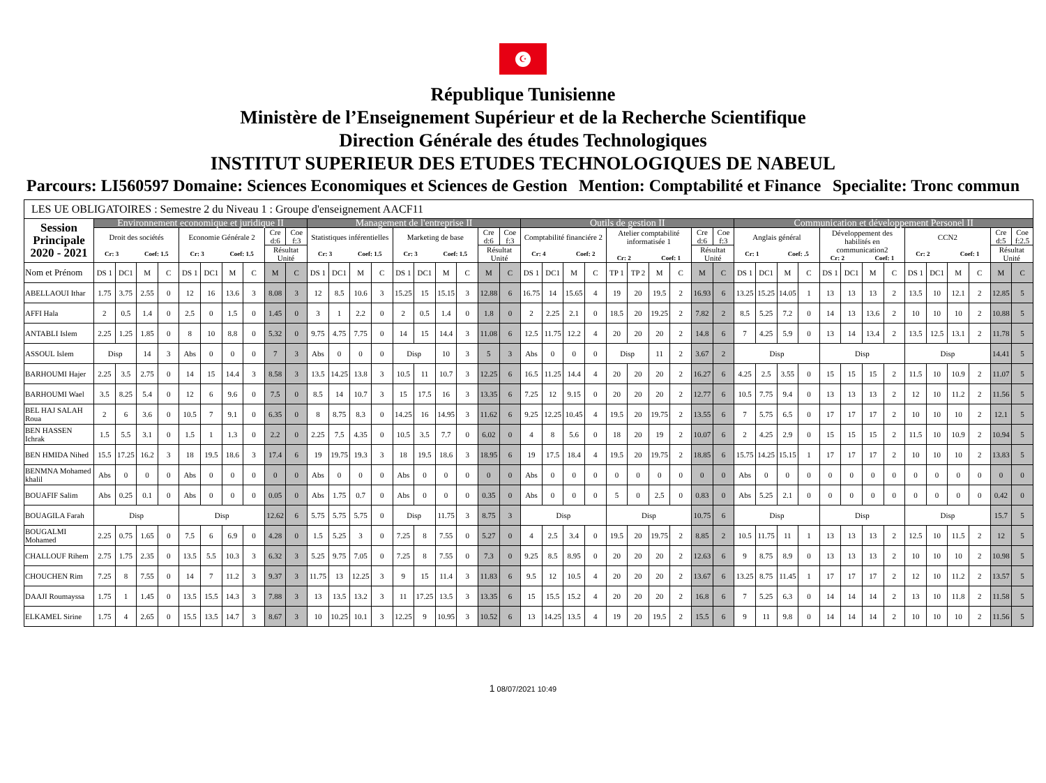☪
République Tunisienne
Ministère de l’Enseignement Supérieur et de la Recherche Scientifique
Direction Générale des études Technologiques
INSTITUT SUPERIEUR DES ETUDES TECHNOLOGIQUES DE NABEUL
Parcours: LI560597 Domaine: Sciences Economiques et Sciences de Gestion Mention: Comptabilité et Finance Specialite: Tronc commun
| LES UE OBLIGATOIRES : Semestre 2 du Niveau 1 : Groupe d'enseignement AACF11 | | | | | | | | | | | | | | | | | | | | | | | | | | | | | | | | | | | | | | | | | | | | |
| Session Principale 2020 - 2021 | Environnement economique et juridique II | | | | | | | | | | Management de l'entreprise II | | | | | | | | | | Outils de gestion II | | | | | | | | | | Communication et développement Personel II | | | | | | | | | | | | | |
| | Droit des sociétés Cr: 3 Coef: 1.5 | | | | Economie Générale 2 Cr: 3 Coef: 1.5 | | | | Cre d:6 | Coe f:3 | Statistiques inférentielles Cr: 3 Coef: 1.5 | | | | Marketing de base Cr: 3 Coef: 1.5 | | | | Cre d:6 | Coe f:3 | Comptabilité financiére 2 Cr: 4 Coef: 2 | | | | Atelier comptabilité informatisée 1 Cr: 2 Coef: 1 | | | | Cre d:6 | Coe f:3 | Anglais général Cr: 1 Coef: .5 | | | | Développement des habilités en communication2 Cr: 2 Coef: 1 | | | | CCN2 Cr: 2 Coef: 1 | | | | Cre d:5 | Coe f:2.5 |
| | | | | | | | | | Résultat Unité | | | | | | | | | | Résultat Unité | | | | | | | | | | Résultat Unité | | | | | | | | | | | | | | Résultat Unité | |
| Nom et Prénom | DS 1 | DC1 | M | C | DS 1 | DC1 | M | C | M | C | DS 1 | DC1 | M | C | DS 1 | DC1 | M | C | M | C | DS 1 | DC1 | M | C | TP 1 | TP 2 | M | C | M | C | DS 1 | DC1 | M | C | DS 1 | DC1 | M | C | DS 1 | DC1 | M | C | M | C |
| ABELLAOUI Ithar | 1.75 | 3.75 | 2.55 | 0 | 12 | 16 | 13.6 | 3 | 8.08 | 3 | 12 | 8.5 | 10.6 | 3 | 15.25 | 15 | 15.15 | 3 | 12.88 | 6 | 16.75 | 14 | 15.65 | 4 | 19 | 20 | 19.5 | 2 | 16.93 | 6 | 13.25 | 15.25 | 14.05 | 1 | 13 | 13 | 13 | 2 | 13.5 | 10 | 12.1 | 2 | 12.85 | 5 |
| AFFI Hala | 2 | 0.5 | 1.4 | 0 | 2.5 | 0 | 1.5 | 0 | 1.45 | 0 | 3 | 1 | 2.2 | 0 | 2 | 0.5 | 1.4 | 0 | 1.8 | 0 | 2 | 2.25 | 2.1 | 0 | 18.5 | 20 | 19.25 | 2 | 7.82 | 2 | 8.5 | 5.25 | 7.2 | 0 | 14 | 13 | 13.6 | 2 | 10 | 10 | 10 | 2 | 10.88 | 5 |
| ANTABLI Islem | 2.25 | 1.25 | 1.85 | 0 | 8 | 10 | 8.8 | 0 | 5.32 | 0 | 9.75 | 4.75 | 7.75 | 0 | 14 | 15 | 14.4 | 3 | 11.08 | 6 | 12.5 | 11.75 | 12.2 | 4 | 20 | 20 | 20 | 2 | 14.8 | 6 | 7 | 4.25 | 5.9 | 0 | 13 | 14 | 13.4 | 2 | 13.5 | 12.5 | 13.1 | 2 | 11.78 | 5 |
| ASSOUL Islem | Disp | | 14 | 3 | Abs | 0 | 0 | 0 | 7 | 3 | Abs | 0 | 0 | 0 | Disp | | 10 | 3 | 5 | 3 | Abs | 0 | 0 | 0 | Disp | | 11 | 2 | 3.67 | 2 | Disp | | | | Disp | | | | Disp | | | | 14.41 | 5 |
| BARHOUMI Hajer | 2.25 | 3.5 | 2.75 | 0 | 14 | 15 | 14.4 | 3 | 8.58 | 3 | 13.5 | 14.25 | 13.8 | 3 | 10.5 | 11 | 10.7 | 3 | 12.25 | 6 | 16.5 | 11.25 | 14.4 | 4 | 20 | 20 | 20 | 2 | 16.27 | 6 | 4.25 | 2.5 | 3.55 | 0 | 15 | 15 | 15 | 2 | 11.5 | 10 | 10.9 | 2 | 11.07 | 5 |
| BARHOUMI Wael | 3.5 | 8.25 | 5.4 | 0 | 12 | 6 | 9.6 | 0 | 7.5 | 0 | 8.5 | 14 | 10.7 | 3 | 15 | 17.5 | 16 | 3 | 13.35 | 6 | 7.25 | 12 | 9.15 | 0 | 20 | 20 | 20 | 2 | 12.77 | 6 | 10.5 | 7.75 | 9.4 | 0 | 13 | 13 | 13 | 2 | 12 | 10 | 11.2 | 2 | 11.56 | 5 |
| BEL HAJ SALAH Roua | 2 | 6 | 3.6 | 0 | 10.5 | 7 | 9.1 | 0 | 6.35 | 0 | 8 | 8.75 | 8.3 | 0 | 14.25 | 16 | 14.95 | 3 | 11.62 | 6 | 9.25 | 12.25 | 10.45 | 4 | 19.5 | 20 | 19.75 | 2 | 13.55 | 6 | 7 | 5.75 | 6.5 | 0 | 17 | 17 | 17 | 2 | 10 | 10 | 10 | 2 | 12.1 | 5 |
| BEN HASSEN Ichrak | 1.5 | 5.5 | 3.1 | 0 | 1.5 | 1 | 1.3 | 0 | 2.2 | 0 | 2.25 | 7.5 | 4.35 | 0 | 10.5 | 3.5 | 7.7 | 0 | 6.02 | 0 | 4 | 8 | 5.6 | 0 | 18 | 20 | 19 | 2 | 10.07 | 6 | 2 | 4.25 | 2.9 | 0 | 15 | 15 | 15 | 2 | 11.5 | 10 | 10.9 | 2 | 10.94 | 5 |
| BEN HMIDA Nihed | 15.5 | 17.25 | 16.2 | 3 | 18 | 19.5 | 18.6 | 3 | 17.4 | 6 | 19 | 19.75 | 19.3 | 3 | 18 | 19.5 | 18.6 | 3 | 18.95 | 6 | 19 | 17.5 | 18.4 | 4 | 19.5 | 20 | 19.75 | 2 | 18.85 | 6 | 15.75 | 14.25 | 15.15 | 1 | 17 | 17 | 17 | 2 | 10 | 10 | 10 | 2 | 13.83 | 5 |
| BENMNA Mohamed khalil | Abs | 0 | 0 | 0 | Abs | 0 | 0 | 0 | 0 | 0 | Abs | 0 | 0 | 0 | Abs | 0 | 0 | 0 | 0 | 0 | Abs | 0 | 0 | 0 | 0 | 0 | 0 | 0 | 0 | 0 | Abs | 0 | 0 | 0 | 0 | 0 | 0 | 0 | 0 | 0 | 0 | 0 | 0 | 0 |
| BOUAFIF Salim | Abs | 0.25 | 0.1 | 0 | Abs | 0 | 0 | 0 | 0.05 | 0 | Abs | 1.75 | 0.7 | 0 | Abs | 0 | 0 | 0 | 0.35 | 0 | Abs | 0 | 0 | 0 | 5 | 0 | 2.5 | 0 | 0.83 | 0 | Abs | 5.25 | 2.1 | 0 | 0 | 0 | 0 | 0 | 0 | 0 | 0 | 0 | 0.42 | 0 |
| BOUAGILA Farah | Disp | | | | Disp | | | | 12.62 | 6 | 5.75 | 5.75 | 5.75 | 0 | Disp | | 11.75 | 3 | 8.75 | 3 | Disp | | | | Disp | | | | 10.75 | 6 | Disp | | | | Disp | | | | Disp | | | | 15.7 | 5 |
| BOUGALMI Mohamed | 2.25 | 0.75 | 1.65 | 0 | 7.5 | 6 | 6.9 | 0 | 4.28 | 0 | 1.5 | 5.25 | 3 | 0 | 7.25 | 8 | 7.55 | 0 | 5.27 | 0 | 4 | 2.5 | 3.4 | 0 | 19.5 | 20 | 19.75 | 2 | 8.85 | 2 | 10.5 | 11.75 | 11 | 1 | 13 | 13 | 13 | 2 | 12.5 | 10 | 11.5 | 2 | 12 | 5 |
| CHALLOUF Rihem | 2.75 | 1.75 | 2.35 | 0 | 13.5 | 5.5 | 10.3 | 3 | 6.32 | 3 | 5.25 | 9.75 | 7.05 | 0 | 7.25 | 8 | 7.55 | 0 | 7.3 | 0 | 9.25 | 8.5 | 8.95 | 0 | 20 | 20 | 20 | 2 | 12.63 | 6 | 9 | 8.75 | 8.9 | 0 | 13 | 13 | 13 | 2 | 10 | 10 | 10 | 2 | 10.98 | 5 |
| CHOUCHEN Rim | 7.25 | 8 | 7.55 | 0 | 14 | 7 | 11.2 | 3 | 9.37 | 3 | 11.75 | 13 | 12.25 | 3 | 9 | 15 | 11.4 | 3 | 11.83 | 6 | 9.5 | 12 | 10.5 | 4 | 20 | 20 | 20 | 2 | 13.67 | 6 | 13.25 | 8.75 | 11.45 | 1 | 17 | 17 | 17 | 2 | 12 | 10 | 11.2 | 2 | 13.57 | 5 |
| DAAJI Roumayssa | 1.75 | 1 | 1.45 | 0 | 13.5 | 15.5 | 14.3 | 3 | 7.88 | 3 | 13 | 13.5 | 13.2 | 3 | 11 | 17.25 | 13.5 | 3 | 13.35 | 6 | 15 | 15.5 | 15.2 | 4 | 20 | 20 | 20 | 2 | 16.8 | 6 | 7 | 5.25 | 6.3 | 0 | 14 | 14 | 14 | 2 | 13 | 10 | 11.8 | 2 | 11.58 | 5 |
| ELKAMEL Sirine | 1.75 | 4 | 2.65 | 0 | 15.5 | 13.5 | 14.7 | 3 | 8.67 | 3 | 10 | 10.25 | 10.1 | 3 | 12.25 | 9 | 10.95 | 3 | 10.52 | 6 | 13 | 14.25 | 13.5 | 4 | 19 | 20 | 19.5 | 2 | 15.5 | 6 | 9 | 11 | 9.8 | 0 | 14 | 14 | 14 | 2 | 10 | 10 | 10 | 2 | 11.56 | 5 |
1 08/07/2021 10:49